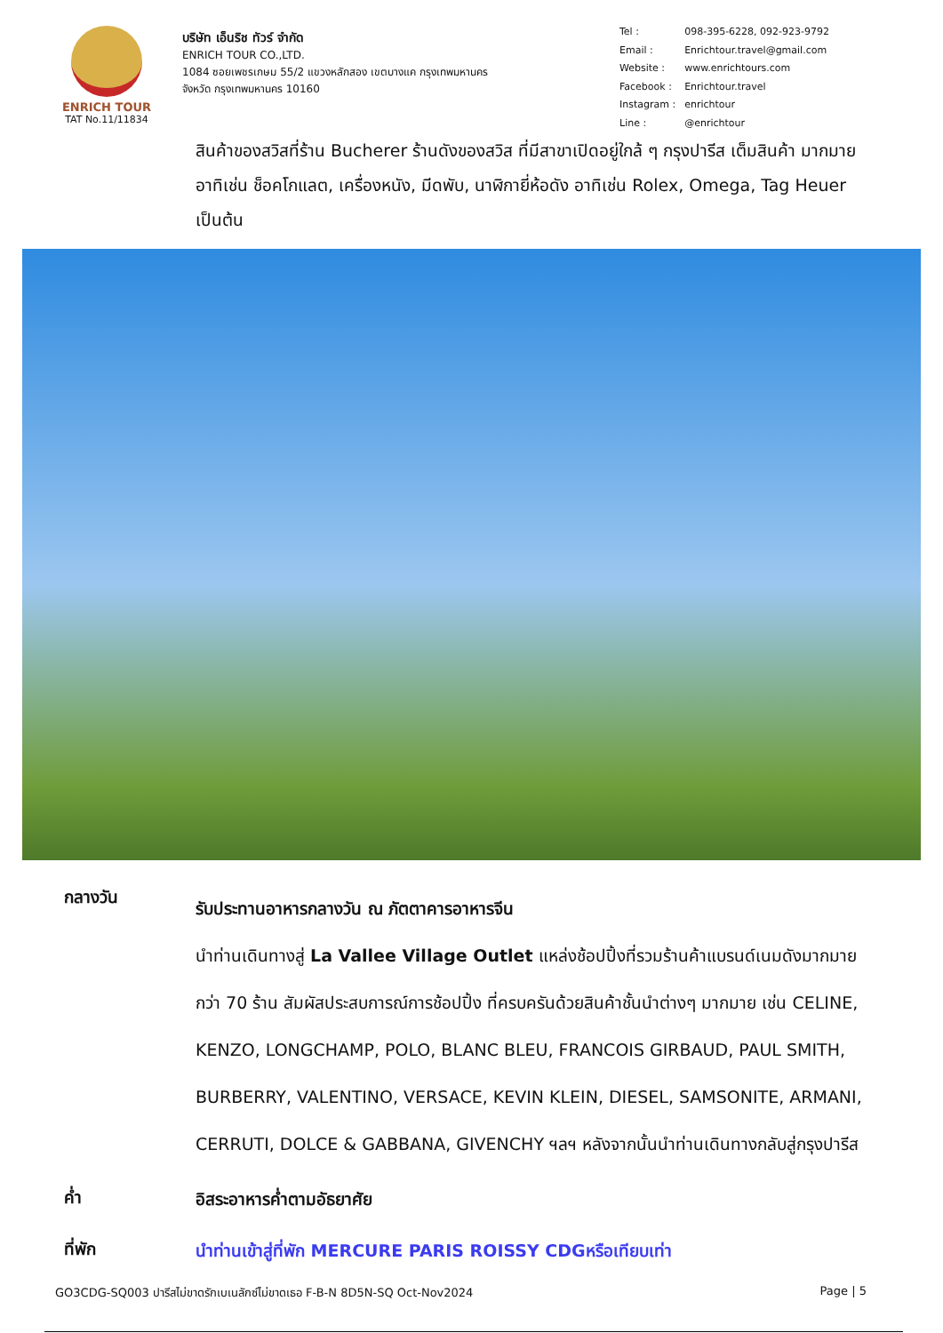ENRICH TOUR
TAT No.11/11834
บริษัท เอ็นริช ทัวร์ จำกัด
ENRICH TOUR CO.,LTD.
1084 ซอยเพชรเกษม 55/2 แขวงหลักสอง เขตบางแค กรุงเทพมหานคร
จังหวัด กรุงเทพมหานคร 10160
| Tel : | 098-395-6228, 092-923-9792 |
| Email : | Enrichtour.travel@gmail.com |
| Website : | www.enrichtours.com |
| Facebook : | Enrichtour.travel |
| Instagram : | enrichtour |
| Line : | @enrichtour |
สินค้าของสวิสที่ร้าน Bucherer ร้านดังของสวิส ที่มีสาขาเปิดอยู่ใกล้ ๆ กรุงปารีส เต็มสินค้า มากมาย อาทิเช่น ช็อคโกแลต, เครื่องหนัง, มีดพับ, นาฬิกายี่ห้อดัง อาทิเช่น Rolex, Omega, Tag Heuer เป็นต้น
กลางวัน
รับประทานอาหารกลางวัน ณ ภัตตาคารอาหารจีน
นำท่านเดินทางสู่ La Vallee Village Outlet แหล่งช้อปปิ้งที่รวมร้านค้าแบรนด์เนมดังมากมาย กว่า 70 ร้าน สัมผัสประสบการณ์การช้อปปิ้ง ที่ครบครันด้วยสินค้าชั้นนำต่างๆ มากมาย เช่น CELINE, KENZO, LONGCHAMP, POLO, BLANC BLEU, FRANCOIS GIRBAUD, PAUL SMITH, BURBERRY, VALENTINO, VERSACE, KEVIN KLEIN, DIESEL, SAMSONITE, ARMANI, CERRUTI, DOLCE & GABBANA, GIVENCHY ฯลฯ หลังจากนั้นนำท่านเดินทางกลับสู่กรุงปารีส
ค่ำ
อิสระอาหารค่ำตามอัธยาศัย
ที่พัก
นำท่านเข้าสู่ที่พัก MERCURE PARIS ROISSY CDGหรือเทียบเท่า
GO3CDG-SQ003 ปารีสไม่ขาดรักเบเนลักซ์ไม่ขาดเธอ F-B-N 8D5N-SQ Oct-Nov2024 Page | 5